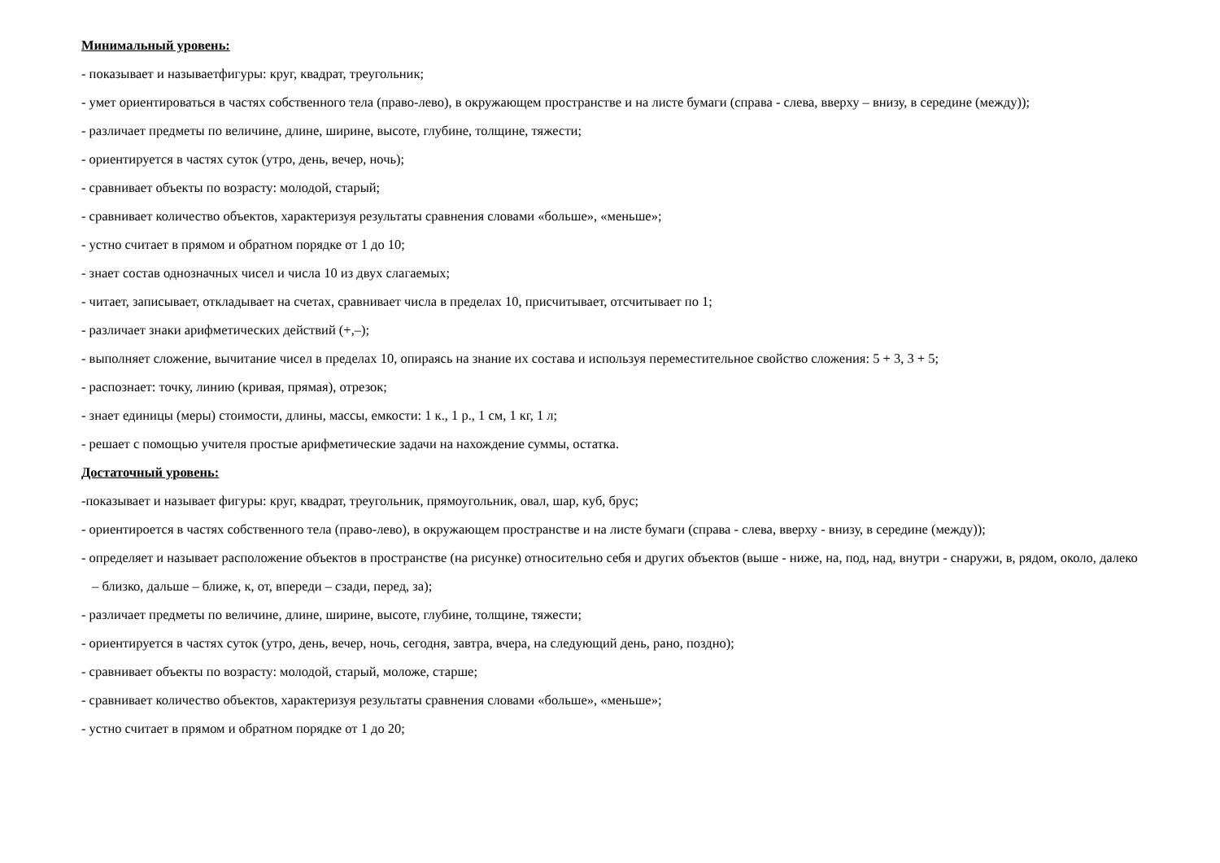Минимальный уровень:
- показывает и называетфигуры: круг, квадрат, треугольник;
- умет ориентироваться в частях собственного тела (право-лево), в окружающем пространстве и на листе бумаги (справа - слева, вверху – внизу, в середине (между));
- различает предметы по величине, длине, ширине, высоте, глубине, толщине, тяжести;
- ориентируется в частях суток (утро, день, вечер, ночь);
- сравнивает объекты по возрасту: молодой, старый;
- сравнивает количество объектов, характеризуя результаты сравнения словами «больше», «меньше»;
- устно считает в прямом и обратном порядке от 1 до 10;
- знает состав однозначных чисел и числа 10 из двух слагаемых;
- читает, записывает, откладывает на счетах, сравнивает числа в пределах 10, присчитывает, отсчитывает по 1;
- различает знаки арифметических действий (+,–);
- выполняет сложение, вычитание чисел в пределах 10, опираясь на знание их состава и используя переместительное свойство сложения: 5 + 3, 3 + 5;
- распознает: точку, линию (кривая, прямая), отрезок;
- знает единицы (меры) стоимости, длины, массы, емкости: 1 к., 1 р., 1 см, 1 кг, 1 л;
- решает с помощью учителя простые арифметические задачи на нахождение суммы, остатка.
Достаточный уровень:
-показывает и называет фигуры: круг, квадрат, треугольник, прямоугольник, овал, шар, куб, брус;
- ориентироется в частях собственного тела (право-лево), в окружающем пространстве и на листе бумаги (справа - слева, вверху - внизу, в середине (между));
- определяет и называет расположение объектов в пространстве (на рисунке) относительно себя и других объектов (выше - ниже, на, под, над, внутри - снаружи, в, рядом, около, далеко – близко, дальше – ближе, к, от, впереди – сзади, перед, за);
- различает предметы по величине, длине, ширине, высоте, глубине, толщине, тяжести;
- ориентируется в частях суток (утро, день, вечер, ночь, сегодня, завтра, вчера, на следующий день, рано, поздно);
- сравнивает объекты по возрасту: молодой, старый, моложе, старше;
- сравнивает количество объектов, характеризуя результаты сравнения словами «больше», «меньше»;
- устно считает в прямом и обратном порядке от 1 до 20;